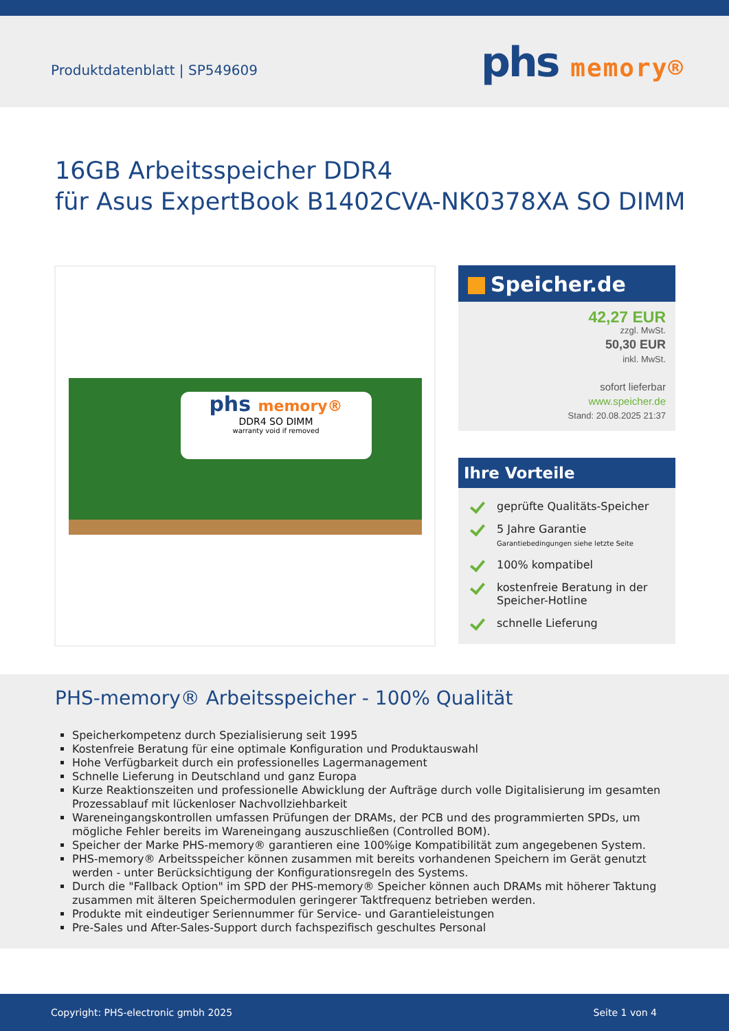Produktdatenblatt | SP549609
phs memory®
16GB Arbeitsspeicher DDR4
für Asus ExpertBook B1402CVA-NK0378XA SO DIMM
phs memory®
DDR4 SO DIMM
warranty void if removed
Speicher.de
42,27 EUR
zzgl. MwSt.
50,30 EUR
inkl. MwSt.
sofort lieferbar
www.speicher.de
Stand: 20.08.2025 21:37
Ihre Vorteile
geprüfte Qualitäts-Speicher
5 Jahre Garantie
Garantiebedingungen siehe letzte Seite
100% kompatibel
kostenfreie Beratung in der Speicher-Hotline
schnelle Lieferung
PHS-memory® Arbeitsspeicher - 100% Qualität
Speicherkompetenz durch Spezialisierung seit 1995
Kostenfreie Beratung für eine optimale Konfiguration und Produktauswahl
Hohe Verfügbarkeit durch ein professionelles Lagermanagement
Schnelle Lieferung in Deutschland und ganz Europa
Kurze Reaktionszeiten und professionelle Abwicklung der Aufträge durch volle Digitalisierung im gesamten Prozessablauf mit lückenloser Nachvollziehbarkeit
Wareneingangskontrollen umfassen Prüfungen der DRAMs, der PCB und des programmierten SPDs, um mögliche Fehler bereits im Wareneingang auszuschließen (Controlled BOM).
Speicher der Marke PHS-memory® garantieren eine 100%ige Kompatibilität zum angegebenen System.
PHS-memory® Arbeitsspeicher können zusammen mit bereits vorhandenen Speichern im Gerät genutzt werden - unter Berücksichtigung der Konfigurationsregeln des Systems.
Durch die "Fallback Option" im SPD der PHS-memory® Speicher können auch DRAMs mit höherer Taktung zusammen mit älteren Speichermodulen geringerer Taktfrequenz betrieben werden.
Produkte mit eindeutiger Seriennummer für Service- und Garantieleistungen
Pre-Sales und After-Sales-Support durch fachspezifisch geschultes Personal
Copyright: PHS-electronic gmbh 2025 Seite 1 von 4